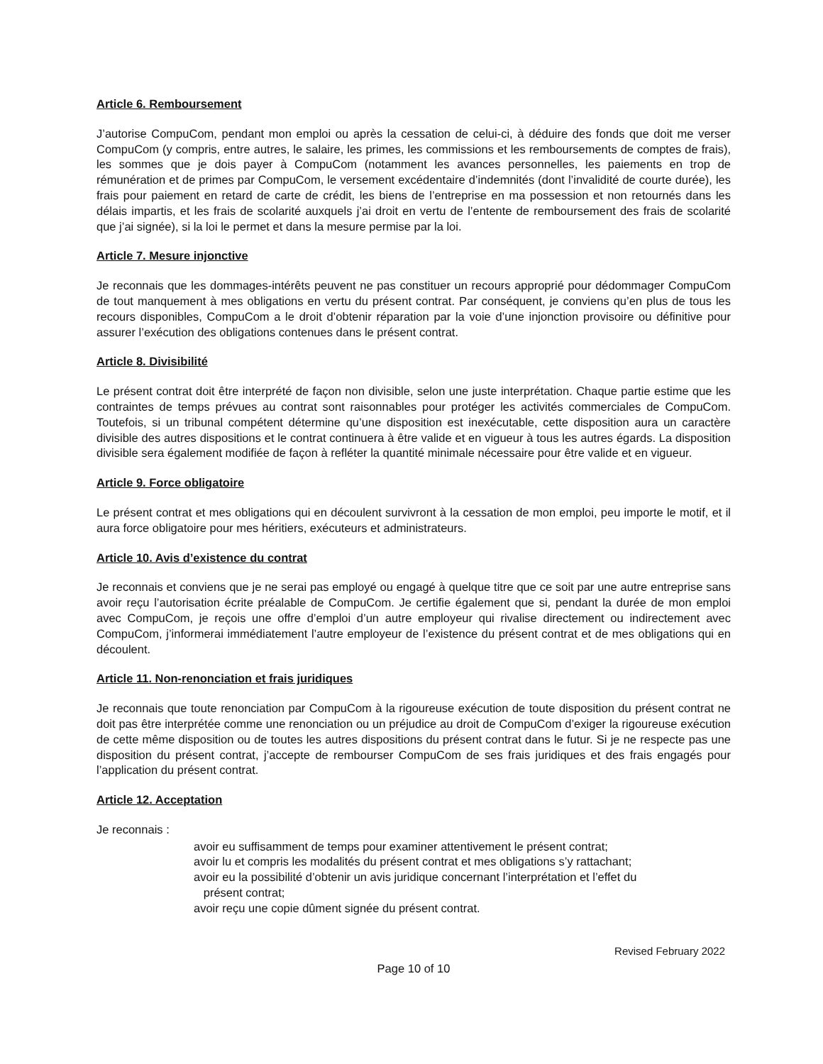Article 6. Remboursement
J’autorise CompuCom, pendant mon emploi ou après la cessation de celui-ci, à déduire des fonds que doit me verser CompuCom (y compris, entre autres, le salaire, les primes, les commissions et les remboursements de comptes de frais), les sommes que je dois payer à CompuCom (notamment les avances personnelles, les paiements en trop de rémunération et de primes par CompuCom, le versement excédentaire d’indemnités (dont l’invalidité de courte durée), les frais pour paiement en retard de carte de crédit, les biens de l’entreprise en ma possession et non retournés dans les délais impartis, et les frais de scolarité auxquels j’ai droit en vertu de l’entente de remboursement des frais de scolarité que j’ai signée), si la loi le permet et dans la mesure permise par la loi.
Article 7. Mesure injonctive
Je reconnais que les dommages-intérêts peuvent ne pas constituer un recours approprié pour dédommager CompuCom de tout manquement à mes obligations en vertu du présent contrat. Par conséquent, je conviens qu’en plus de tous les recours disponibles, CompuCom a le droit d’obtenir réparation par la voie d’une injonction provisoire ou définitive pour assurer l’exécution des obligations contenues dans le présent contrat.
Article 8. Divisibilité
Le présent contrat doit être interprété de façon non divisible, selon une juste interprétation. Chaque partie estime que les contraintes de temps prévues au contrat sont raisonnables pour protéger les activités commerciales de CompuCom. Toutefois, si un tribunal compétent détermine qu’une disposition est inexécutable, cette disposition aura un caractère divisible des autres dispositions et le contrat continuera à être valide et en vigueur à tous les autres égards. La disposition divisible sera également modifiée de façon à refléter la quantité minimale nécessaire pour être valide et en vigueur.
Article 9. Force obligatoire
Le présent contrat et mes obligations qui en découlent survivront à la cessation de mon emploi, peu importe le motif, et il aura force obligatoire pour mes héritiers, exécuteurs et administrateurs.
Article 10. Avis d’existence du contrat
Je reconnais et conviens que je ne serai pas employé ou engagé à quelque titre que ce soit par une autre entreprise sans avoir reçu l’autorisation écrite préalable de CompuCom. Je certifie également que si, pendant la durée de mon emploi avec CompuCom, je reçois une offre d’emploi d’un autre employeur qui rivalise directement ou indirectement avec CompuCom, j’informerai immédiatement l’autre employeur de l’existence du présent contrat et de mes obligations qui en découlent.
Article 11. Non-renonciation et frais juridiques
Je reconnais que toute renonciation par CompuCom à la rigoureuse exécution de toute disposition du présent contrat ne doit pas être interprétée comme une renonciation ou un préjudice au droit de CompuCom d’exiger la rigoureuse exécution de cette même disposition ou de toutes les autres dispositions du présent contrat dans le futur. Si je ne respecte pas une disposition du présent contrat, j’accepte de rembourser CompuCom de ses frais juridiques et des frais engagés pour l’application du présent contrat.
Article 12. Acceptation
Je reconnais :
avoir eu suffisamment de temps pour examiner attentivement le présent contrat;
avoir lu et compris les modalités du présent contrat et mes obligations s’y rattachant;
avoir eu la possibilité d’obtenir un avis juridique concernant l’interprétation et l’effet du
présent contrat;
avoir reçu une copie dûment signée du présent contrat.
Revised February 2022
Page 10 of 10